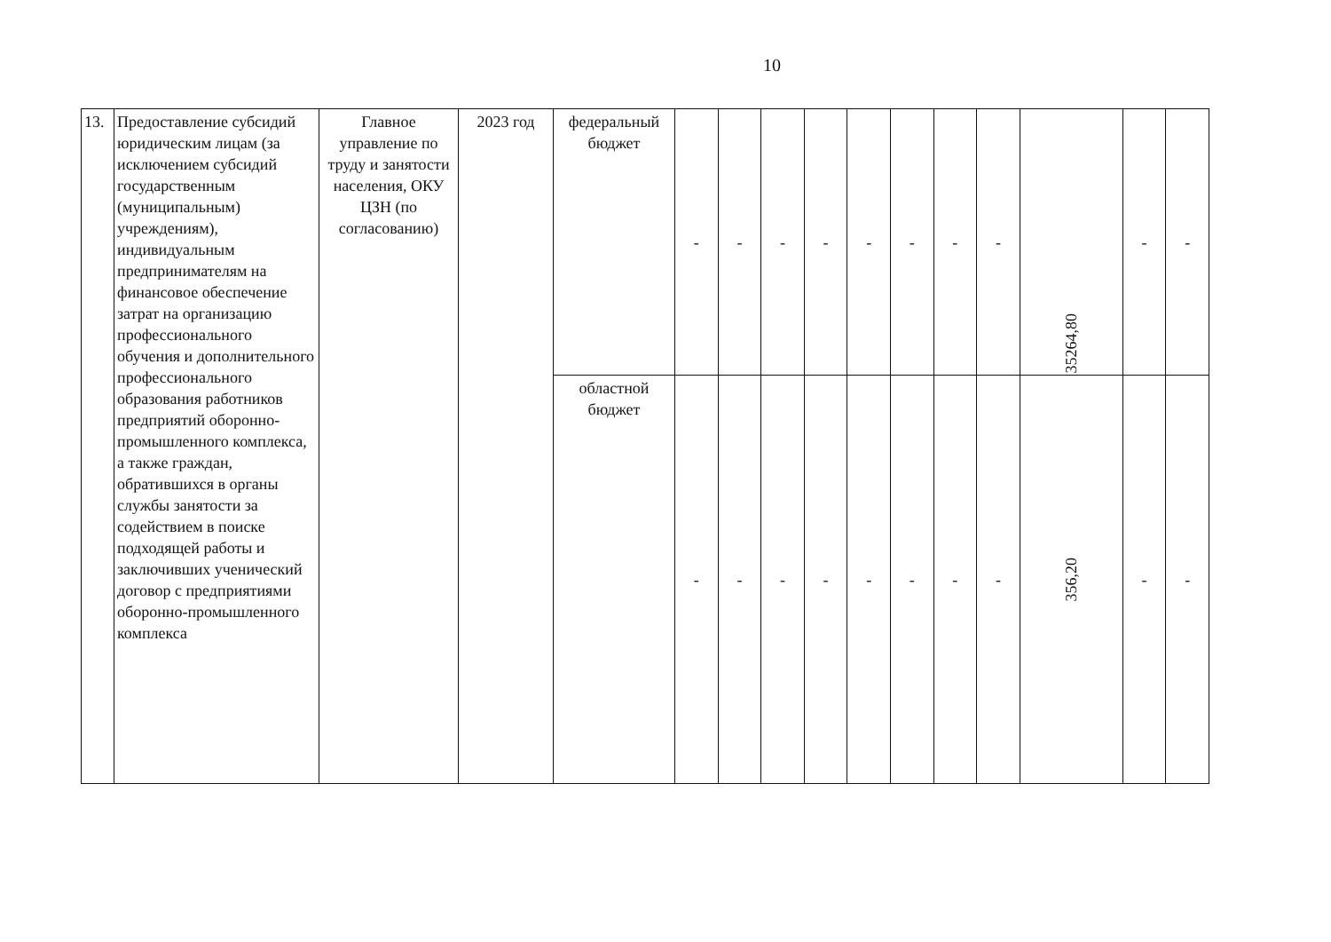10
| 13. | Предоставление субсидий юридическим лицам (за исключением субсидий государственным (муниципальным) учреждениям), индивидуальным предпринимателям на финансовое обеспечение затрат на организацию профессионального обучения и дополнительного профессионального образования работников предприятий оборонно-промышленного комплекса, а также граждан, обратившихся в органы службы занятости за содействием в поиске подходящей работы и заключивших ученический договор с предприятиями оборонно-промышленного комплекса | Главное управление по труду и занятости населения, ОКУ ЦЗН (по согласованию) | 2023 год | федеральный бюджет | - | - | - | - | - | - | - | - | 35264,80 | - | - |
| | | | | областной бюджет | - | - | - | - | - | - | - | - | 356,20 | - | - |